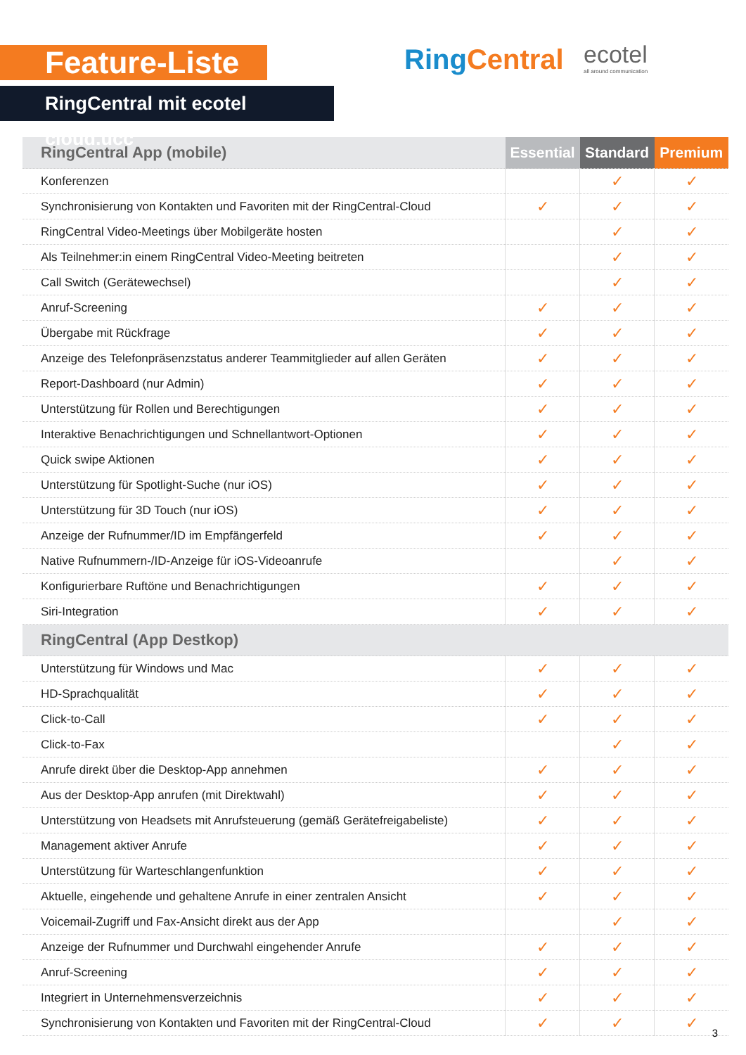Feature-Liste
RingCentral mit ecotel cloud.ucc
Ring Central ecotel
all around communication
| RingCentral App (mobile) | Essential | Standard | Premium |
| --- | --- | --- | --- |
| Konferenzen | | ✓ | ✓ |
| Synchronisierung von Kontakten und Favoriten mit der RingCentral-Cloud | ✓ | ✓ | ✓ |
| RingCentral Video-Meetings über Mobilgeräte hosten | | ✓ | ✓ |
| Als Teilnehmer:in einem RingCentral Video-Meeting beitreten | | ✓ | ✓ |
| Call Switch (Gerätewechsel) | | ✓ | ✓ |
| Anruf-Screening | ✓ | ✓ | ✓ |
| Übergabe mit Rückfrage | ✓ | ✓ | ✓ |
| Anzeige des Telefonpräsenzstatus anderer Teammitglieder auf allen Geräten | ✓ | ✓ | ✓ |
| Report-Dashboard (nur Admin) | ✓ | ✓ | ✓ |
| Unterstützung für Rollen und Berechtigungen | ✓ | ✓ | ✓ |
| Interaktive Benachrichtigungen und Schnellantwort-Optionen | ✓ | ✓ | ✓ |
| Quick swipe Aktionen | ✓ | ✓ | ✓ |
| Unterstützung für Spotlight-Suche (nur iOS) | ✓ | ✓ | ✓ |
| Unterstützung für 3D Touch (nur iOS) | ✓ | ✓ | ✓ |
| Anzeige der Rufnummer/ID im Empfängerfeld | ✓ | ✓ | ✓ |
| Native Rufnummern-/ID-Anzeige für iOS-Videoanrufe | | ✓ | ✓ |
| Konfigurierbare Ruftöne und Benachrichtigungen | ✓ | ✓ | ✓ |
| Siri-Integration | ✓ | ✓ | ✓ |
| RingCentral (App Destkop) | | | |
| Unterstützung für Windows und Mac | ✓ | ✓ | ✓ |
| HD-Sprachqualität | ✓ | ✓ | ✓ |
| Click-to-Call | ✓ | ✓ | ✓ |
| Click-to-Fax | | ✓ | ✓ |
| Anrufe direkt über die Desktop-App annehmen | ✓ | ✓ | ✓ |
| Aus der Desktop-App anrufen (mit Direktwahl) | ✓ | ✓ | ✓ |
| Unterstützung von Headsets mit Anrufsteuerung (gemäß Gerätefreigabeliste) | ✓ | ✓ | ✓ |
| Management aktiver Anrufe | ✓ | ✓ | ✓ |
| Unterstützung für Warteschlangenfunktion | ✓ | ✓ | ✓ |
| Aktuelle, eingehende und gehaltene Anrufe in einer zentralen Ansicht | ✓ | ✓ | ✓ |
| Voicemail-Zugriff und Fax-Ansicht direkt aus der App | | ✓ | ✓ |
| Anzeige der Rufnummer und Durchwahl eingehender Anrufe | ✓ | ✓ | ✓ |
| Anruf-Screening | ✓ | ✓ | ✓ |
| Integriert in Unternehmensverzeichnis | ✓ | ✓ | ✓ |
| Synchronisierung von Kontakten und Favoriten mit der RingCentral-Cloud | ✓ | ✓ | ✓ |
3